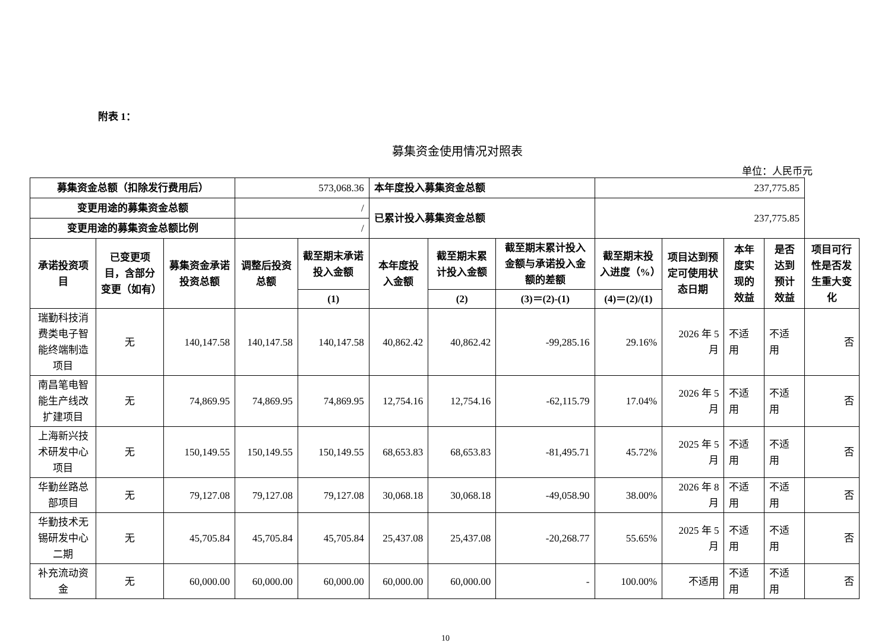附表 1：
募集资金使用情况对照表
单位：人民币元
| 募集资金总额（扣除发行费用后） | | | 573,068.36 | | 本年度投入募集资金总额 | | | 237,775.85 | | | | |
| 变更用途的募集资金总额 | | | / | | 已累计投入募集资金总额 | | | 237,775.85 | | | | |
| 变更用途的募集资金总额比例 | | | / | | | | | | | | | |
| 承诺投资项目 | 已变更项目，含部分变更（如有） | 募集资金承诺投资总额 | 调整后投资总额 | 截至期末承诺投入金额 | 本年度投入金额 | 截至期末累计投入金额 | 截至期末累计投入金额与承诺投入金额的差额 | 截至期末投入进度（%） | 项目达到预定可使用状态日期 | 本年度实现的效益 | 是否达到预计效益 | 项目可行性是否发生重大变化 |
| | | | | (1) | | (2) | (3)＝(2)-(1) | (4)＝(2)/(1) | | | | |
| 瑞勤科技消费类电子智能终端制造项目 | 无 | 140,147.58 | 140,147.58 | 140,147.58 | 40,862.42 | 40,862.42 | -99,285.16 | 29.16% | 2026 年 5 月 | 不适用 | 不适用 | 否 |
| 南昌笔电智能生产线改扩建项目 | 无 | 74,869.95 | 74,869.95 | 74,869.95 | 12,754.16 | 12,754.16 | -62,115.79 | 17.04% | 2026 年 5 月 | 不适用 | 不适用 | 否 |
| 上海新兴技术研发中心项目 | 无 | 150,149.55 | 150,149.55 | 150,149.55 | 68,653.83 | 68,653.83 | -81,495.71 | 45.72% | 2025 年 5 月 | 不适用 | 不适用 | 否 |
| 华勤丝路总部项目 | 无 | 79,127.08 | 79,127.08 | 79,127.08 | 30,068.18 | 30,068.18 | -49,058.90 | 38.00% | 2026 年 8 月 | 不适用 | 不适用 | 否 |
| 华勤技术无锡研发中心二期 | 无 | 45,705.84 | 45,705.84 | 45,705.84 | 25,437.08 | 25,437.08 | -20,268.77 | 55.65% | 2025 年 5 月 | 不适用 | 不适用 | 否 |
| 补充流动资金 | 无 | 60,000.00 | 60,000.00 | 60,000.00 | 60,000.00 | 60,000.00 | - | 100.00% | 不适用 | 不适用 | 不适用 | 否 |
10